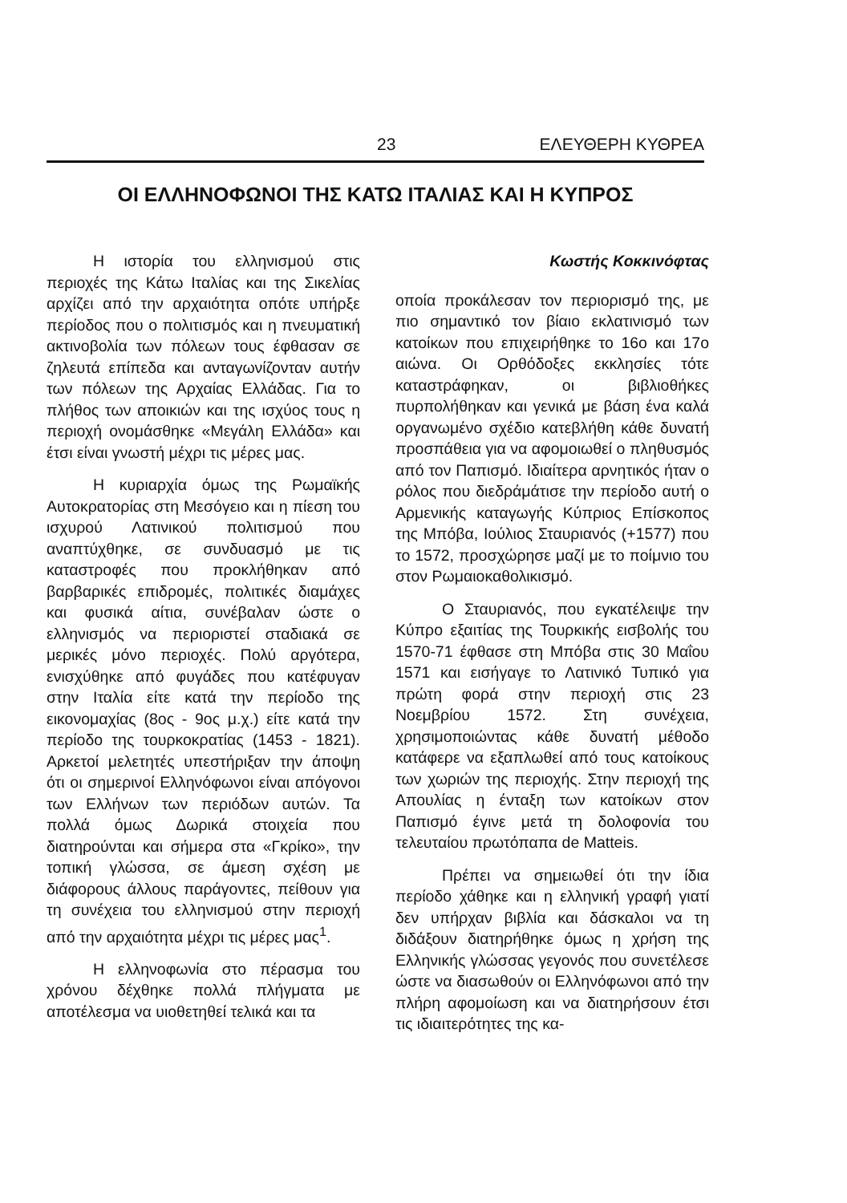23 ΕΛΕΥΘΕΡΗ ΚΥΘΡΕΑ
ΟΙ ΕΛΛΗΝΟΦΩΝΟΙ ΤΗΣ ΚΑΤΩ ΙΤΑΛΙΑΣ ΚΑΙ Η ΚΥΠΡΟΣ
Η ιστορία του ελληνισμού στις περιοχές της Κάτω Ιταλίας και της Σικελίας αρχίζει από την αρχαιότητα οπότε υπήρξε περίοδος που ο πολιτισμός και η πνευματική ακτινοβολία των πόλεων τους έφθασαν σε ζηλευτά επίπεδα και ανταγωνίζονταν αυτήν των πόλεων της Αρχαίας Ελλάδας. Για το πλήθος των αποικιών και της ισχύος τους η περιοχή ονομάσθηκε «Μεγάλη Ελλάδα» και έτσι είναι γνωστή μέχρι τις μέρες μας.
Η κυριαρχία όμως της Ρωμαϊκής Αυτοκρατορίας στη Μεσόγειο και η πίεση του ισχυρού Λατινικού πολιτισμού που αναπτύχθηκε, σε συνδυασμό με τις καταστροφές που προκλήθηκαν από βαρβαρικές επιδρομές, πολιτικές διαμάχες και φυσικά αίτια, συνέβαλαν ώστε ο ελληνισμός να περιοριστεί σταδιακά σε μερικές μόνο περιοχές. Πολύ αργότερα, ενισχύθηκε από φυγάδες που κατέφυγαν στην Ιταλία είτε κατά την περίοδο της εικονομαχίας (8ος - 9ος μ.χ.) είτε κατά την περίοδο της τουρκοκρατίας (1453 - 1821). Αρκετοί μελετητές υπεστήριξαν την άποψη ότι οι σημερινοί Ελληνόφωνοι είναι απόγονοι των Ελλήνων των περιόδων αυτών. Τα πολλά όμως Δωρικά στοιχεία που διατηρούνται και σήμερα στα «Γκρίκο», την τοπική γλώσσα, σε άμεση σχέση με διάφορους άλλους παράγοντες, πείθουν για τη συνέχεια του ελληνισμού στην περιοχή από την αρχαιότητα μέχρι τις μέρες μας<sup>1</sup>.
Η ελληνοφωνία στο πέρασμα του χρόνου δέχθηκε πολλά πλήγματα με αποτέλεσμα να υιοθετηθεί τελικά και τα
Κωστής Κοκκινόφτας
οποία προκάλεσαν τον περιορισμό της, με πιο σημαντικό τον βίαιο εκλατινισμό των κατοίκων που επιχειρήθηκε το 16ο και 17ο αιώνα. Οι Ορθόδοξες εκκλησίες τότε καταστράφηκαν, οι βιβλιοθήκες πυρπολήθηκαν και γενικά με βάση ένα καλά οργανωμένο σχέδιο κατεβλήθη κάθε δυνατή προσπάθεια για να αφομοιωθεί ο πληθυσμός από τον Παπισμό. Ιδιαίτερα αρνητικός ήταν ο ρόλος που διεδράμάτισε την περίοδο αυτή ο Αρμενικής καταγωγής Κύπριος Επίσκοπος της Μπόβα, Ιούλιος Σταυριανός (+1577) που το 1572, προσχώρησε μαζί με το ποίμνιο του στον Ρωμαιοκαθολικισμό.
Ο Σταυριανός, που εγκατέλειψε την Κύπρο εξαιτίας της Τουρκικής εισβολής του 1570-71 έφθασε στη Μπόβα στις 30 Μαΐου 1571 και εισήγαγε το Λατινικό Τυπικό για πρώτη φορά στην περιοχή στις 23 Νοεμβρίου 1572. Στη συνέχεια, χρησιμοποιώντας κάθε δυνατή μέθοδο κατάφερε να εξαπλωθεί από τους κατοίκους των χωριών της περιοχής. Στην περιοχή της Απουλίας η ένταξη των κατοίκων στον Παπισμό έγινε μετά τη δολοφονία του τελευταίου πρωτόπαπα de Matteis.
Πρέπει να σημειωθεί ότι την ίδια περίοδο χάθηκε και η ελληνική γραφή γιατί δεν υπήρχαν βιβλία και δάσκαλοι να τη διδάξουν διατηρήθηκε όμως η χρήση της Ελληνικής γλώσσας γεγονός που συνετέλεσε ώστε να διασωθούν οι Ελληνόφωνοι από την πλήρη αφομοίωση και να διατηρήσουν έτσι τις ιδιαιτερότητες της κα-